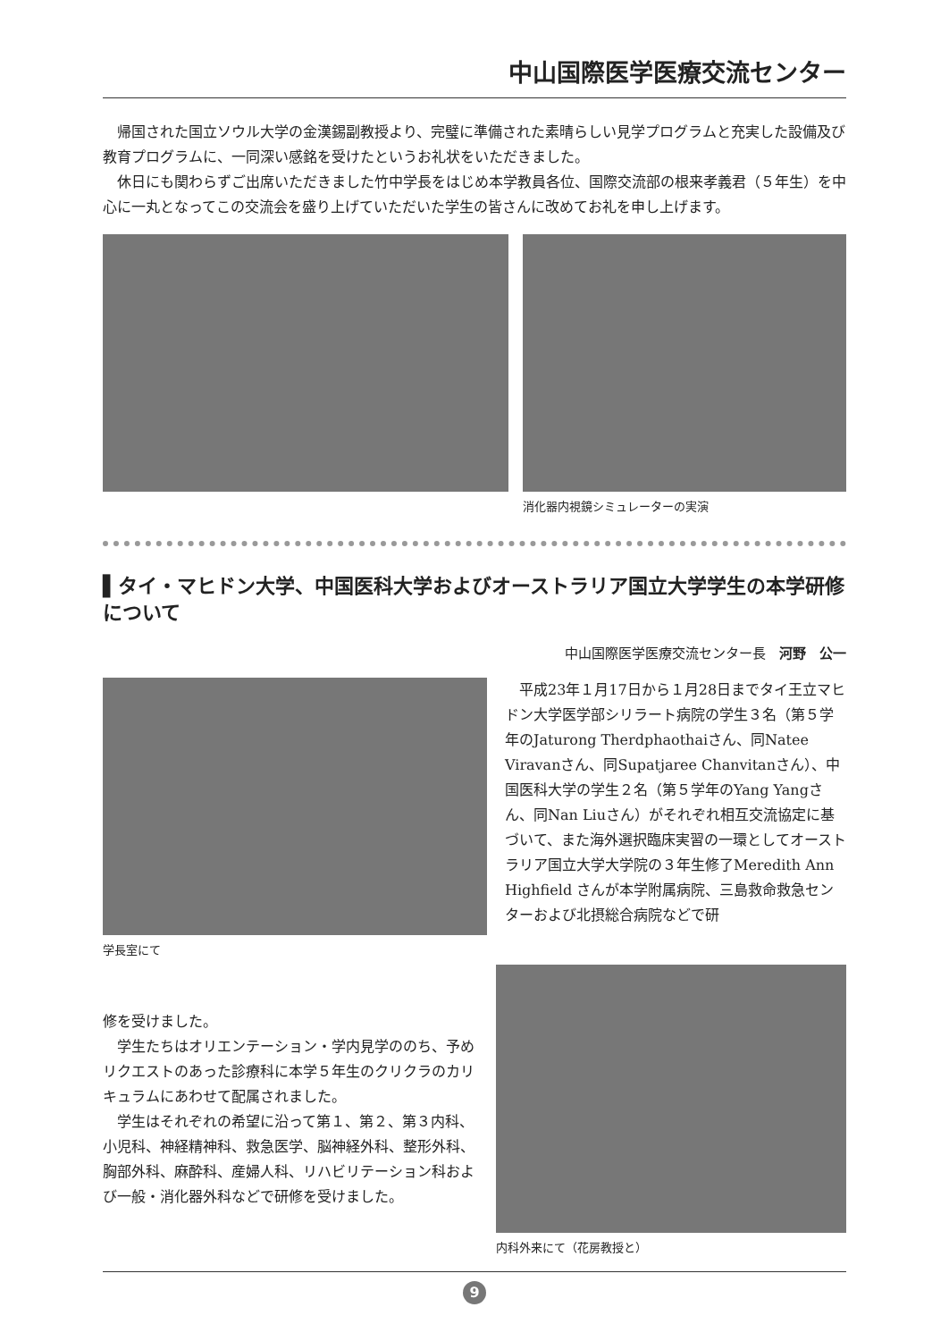中山国際医学医療交流センター
帰国された国立ソウル大学の金漢錫副教授より、完璧に準備された素晴らしい見学プログラムと充実した設備及び教育プログラムに、一同深い感銘を受けたというお礼状をいただきました。
休日にも関わらずご出席いただきました竹中学長をはじめ本学教員各位、国際交流部の根来孝義君（５年生）を中心に一丸となってこの交流会を盛り上げていただいた学生の皆さんに改めてお礼を申し上げます。
消化器内視鏡シミュレーターの実演
▌タイ・マヒドン大学、中国医科大学およびオーストラリア国立大学学生の本学研修 について
中山国際医学医療交流センター長　河野　公一
学長室にて
平成23年１月17日から１月28日までタイ王立マヒドン大学医学部シリラート病院の学生３名（第５学年のJaturong Therdphaothaiさん、同Natee Viravanさん、同Supatjaree Chanvitanさん）、中国医科大学の学生２名（第５学年のYang Yangさん、同Nan Liuさん）がそれぞれ相互交流協定に基づいて、また海外選択臨床実習の一環としてオーストラリア国立大学大学院の３年生修了Meredith Ann Highfield さんが本学附属病院、三島救命救急センターおよび北摂総合病院などで研
修を受けました。
学生たちはオリエンテーション・学内見学ののち、予めリクエストのあった診療科に本学５年生のクリクラのカリキュラムにあわせて配属されました。
学生はそれぞれの希望に沿って第１、第２、第３内科、小児科、神経精神科、救急医学、脳神経外科、整形外科、胸部外科、麻酔科、産婦人科、リハビリテーション科および一般・消化器外科などで研修を受けました。
内科外来にて（花房教授と）
9